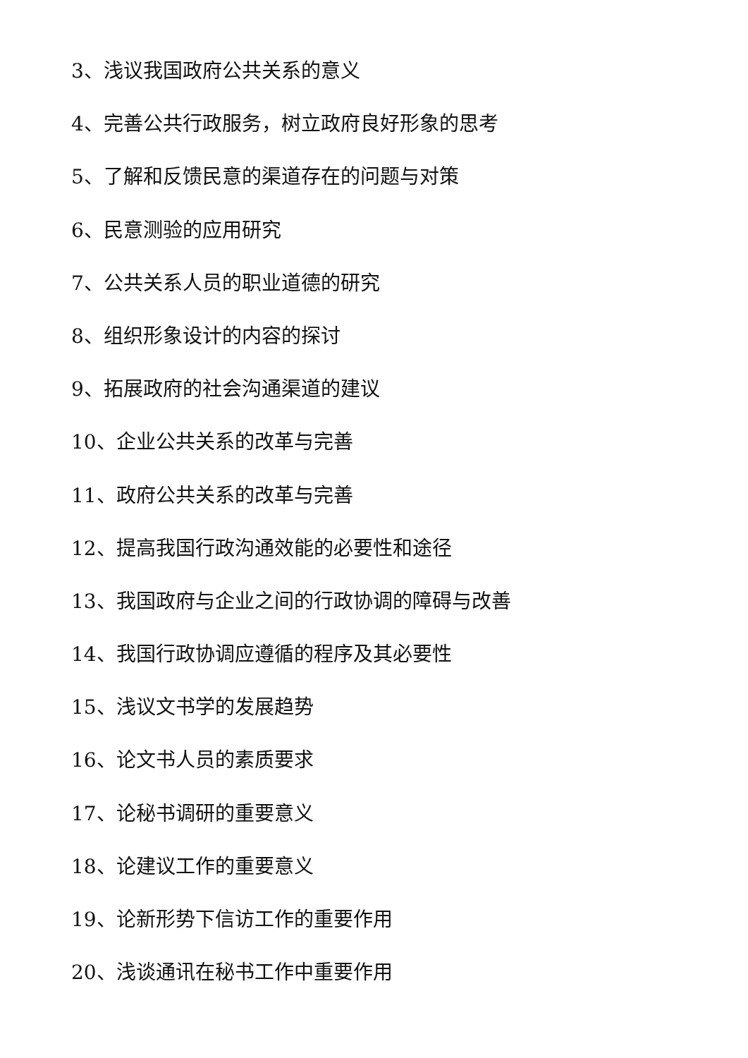3、浅议我国政府公共关系的意义
4、完善公共行政服务，树立政府良好形象的思考
5、了解和反馈民意的渠道存在的问题与对策
6、民意测验的应用研究
7、公共关系人员的职业道德的研究
8、组织形象设计的内容的探讨
9、拓展政府的社会沟通渠道的建议
10、企业公共关系的改革与完善
11、政府公共关系的改革与完善
12、提高我国行政沟通效能的必要性和途径
13、我国政府与企业之间的行政协调的障碍与改善
14、我国行政协调应遵循的程序及其必要性
15、浅议文书学的发展趋势
16、论文书人员的素质要求
17、论秘书调研的重要意义
18、论建议工作的重要意义
19、论新形势下信访工作的重要作用
20、浅谈通讯在秘书工作中重要作用